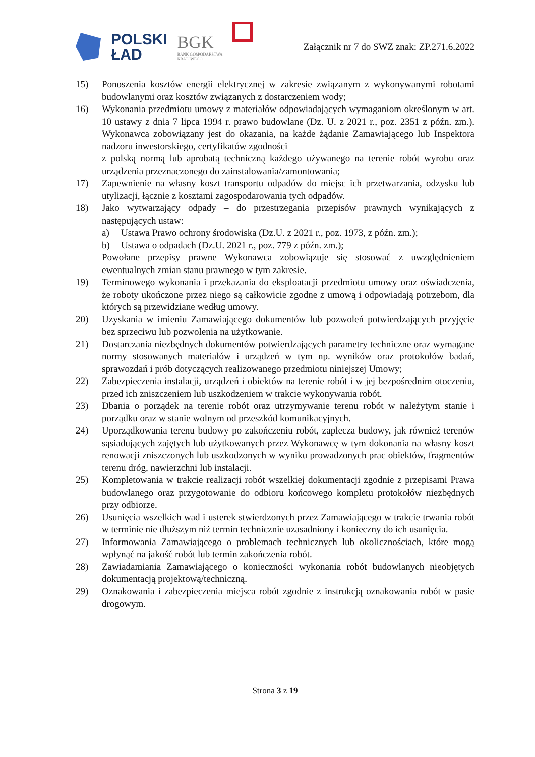POLSKI
ŁAD
BGK
BANK GOSPODARSTWA
KRAJOWEGO
Załącznik nr 7 do SWZ znak: ZP.271.6.2022
15) Ponoszenia kosztów energii elektrycznej w zakresie związanym z wykonywanymi robotami budowlanymi oraz kosztów związanych z dostarczeniem wody;
16) Wykonania przedmiotu umowy z materiałów odpowiadających wymaganiom określonym w art. 10 ustawy z dnia 7 lipca 1994 r. prawo budowlane (Dz. U. z 2021 r., poz. 2351 z późn. zm.). Wykonawca zobowiązany jest do okazania, na każde żądanie Zamawiającego lub Inspektora nadzoru inwestorskiego, certyfikatów zgodności
z polską normą lub aprobatą techniczną każdego używanego na terenie robót wyrobu oraz urządzenia przeznaczonego do zainstalowania/zamontowania;
17) Zapewnienie na własny koszt transportu odpadów do miejsc ich przetwarzania, odzysku lub utylizacji, łącznie z kosztami zagospodarowania tych odpadów.
18) Jako wytwarzający odpady – do przestrzegania przepisów prawnych wynikających z następujących ustaw:
a) Ustawa Prawo ochrony środowiska (Dz.U. z 2021 r., poz. 1973, z późn. zm.);
b) Ustawa o odpadach (Dz.U. 2021 r., poz. 779 z późn. zm.);
Powołane przepisy prawne Wykonawca zobowiązuje się stosować z uwzględnieniem ewentualnych zmian stanu prawnego w tym zakresie.
19) Terminowego wykonania i przekazania do eksploatacji przedmiotu umowy oraz oświadczenia, że roboty ukończone przez niego są całkowicie zgodne z umową i odpowiadają potrzebom, dla których są przewidziane według umowy.
20) Uzyskania w imieniu Zamawiającego dokumentów lub pozwoleń potwierdzających przyjęcie bez sprzeciwu lub pozwolenia na użytkowanie.
21) Dostarczania niezbędnych dokumentów potwierdzających parametry techniczne oraz wymagane normy stosowanych materiałów i urządzeń w tym np. wyników oraz protokołów badań, sprawozdań i prób dotyczących realizowanego przedmiotu niniejszej Umowy;
22) Zabezpieczenia instalacji, urządzeń i obiektów na terenie robót i w jej bezpośrednim otoczeniu, przed ich zniszczeniem lub uszkodzeniem w trakcie wykonywania robót.
23) Dbania o porządek na terenie robót oraz utrzymywanie terenu robót w należytym stanie i porządku oraz w stanie wolnym od przeszkód komunikacyjnych.
24) Uporządkowania terenu budowy po zakończeniu robót, zaplecza budowy, jak również terenów sąsiadujących zajętych lub użytkowanych przez Wykonawcę w tym dokonania na własny koszt renowacji zniszczonych lub uszkodzonych w wyniku prowadzonych prac obiektów, fragmentów terenu dróg, nawierzchni lub instalacji.
25) Kompletowania w trakcie realizacji robót wszelkiej dokumentacji zgodnie z przepisami Prawa budowlanego oraz przygotowanie do odbioru końcowego kompletu protokołów niezbędnych przy odbiorze.
26) Usunięcia wszelkich wad i usterek stwierdzonych przez Zamawiającego w trakcie trwania robót w terminie nie dłuższym niż termin technicznie uzasadniony i konieczny do ich usunięcia.
27) Informowania Zamawiającego o problemach technicznych lub okolicznościach, które mogą wpłynąć na jakość robót lub termin zakończenia robót.
28) Zawiadamiania Zamawiającego o konieczności wykonania robót budowlanych nieobjętych dokumentacją projektową/techniczną.
29) Oznakowania i zabezpieczenia miejsca robót zgodnie z instrukcją oznakowania robót w pasie drogowym.
Strona 3 z 19